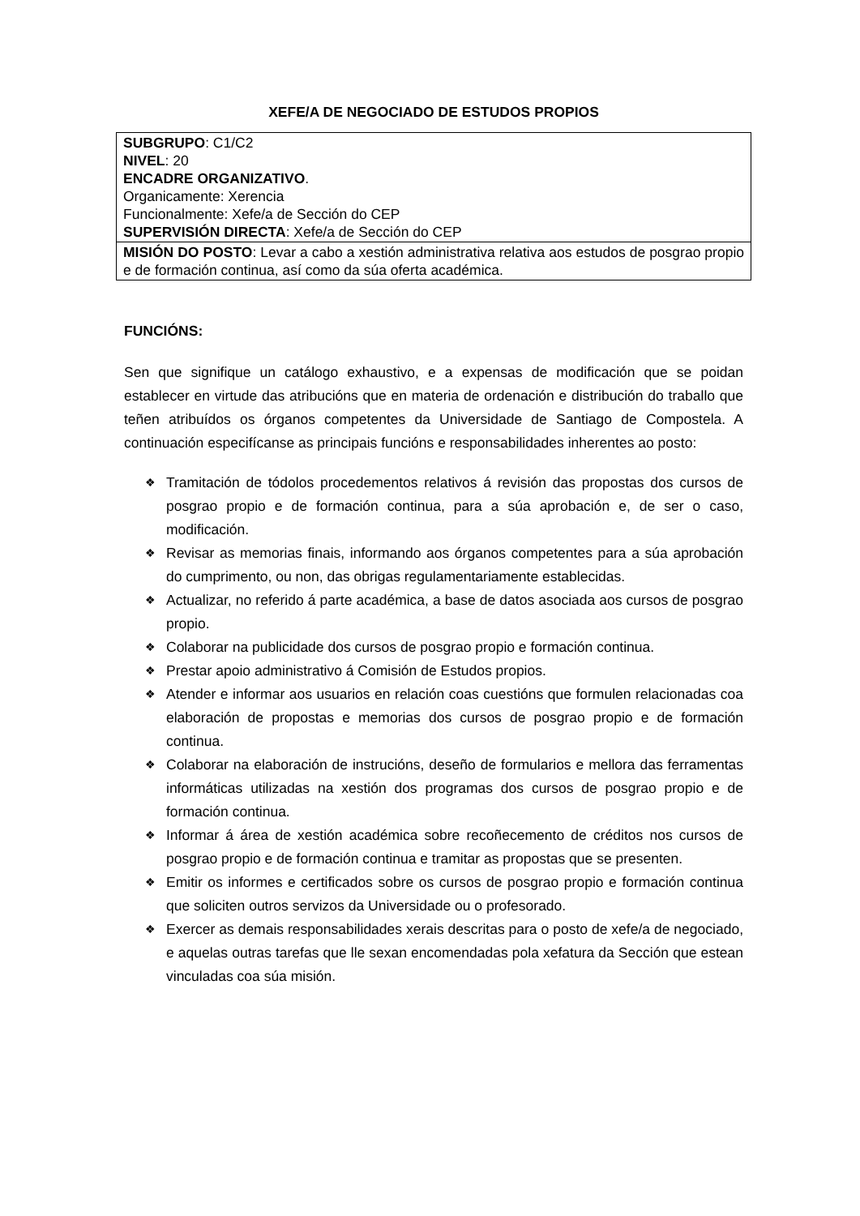XEFE/A DE NEGOCIADO DE ESTUDOS PROPIOS
| SUBGRUPO : C1/C2 NIVEL : 20 ENCADRE ORGANIZATIVO . Organicamente: Xerencia Funcionalmente: Xefe/a de Sección do CEP SUPERVISIÓN DIRECTA : Xefe/a de Sección do CEP |
| MISIÓN DO POSTO : Levar a cabo a xestión administrativa relativa aos estudos de posgrao propio e de formación continua, así como da súa oferta académica. |
FUNCIÓNS:
Sen que signifique un catálogo exhaustivo, e a expensas de modificación que se poidan establecer en virtude das atribucións que en materia de ordenación e distribución do traballo que teñen atribuídos os órganos competentes da Universidade de Santiago de Compostela. A continuación especifícanse as principais funcións e responsabilidades inherentes ao posto:
❖ Tramitación de tódolos procedementos relativos á revisión das propostas dos cursos de posgrao propio e de formación continua, para a súa aprobación e, de ser o caso, modificación.
❖ Revisar as memorias finais, informando aos órganos competentes para a súa aprobación do cumprimento, ou non, das obrigas regulamentariamente establecidas.
❖ Actualizar, no referido á parte académica, a base de datos asociada aos cursos de posgrao propio.
❖ Colaborar na publicidade dos cursos de posgrao propio e formación continua.
❖ Prestar apoio administrativo á Comisión de Estudos propios.
❖ Atender e informar aos usuarios en relación coas cuestións que formulen relacionadas coa elaboración de propostas e memorias dos cursos de posgrao propio e de formación continua.
❖ Colaborar na elaboración de instrucións, deseño de formularios e mellora das ferramentas informáticas utilizadas na xestión dos programas dos cursos de posgrao propio e de formación continua.
❖ Informar á área de xestión académica sobre recoñecemento de créditos nos cursos de posgrao propio e de formación continua e tramitar as propostas que se presenten.
❖ Emitir os informes e certificados sobre os cursos de posgrao propio e formación continua que soliciten outros servizos da Universidade ou o profesorado.
❖ Exercer as demais responsabilidades xerais descritas para o posto de xefe/a de negociado, e aquelas outras tarefas que lle sexan encomendadas pola xefatura da Sección que estean vinculadas coa súa misión.